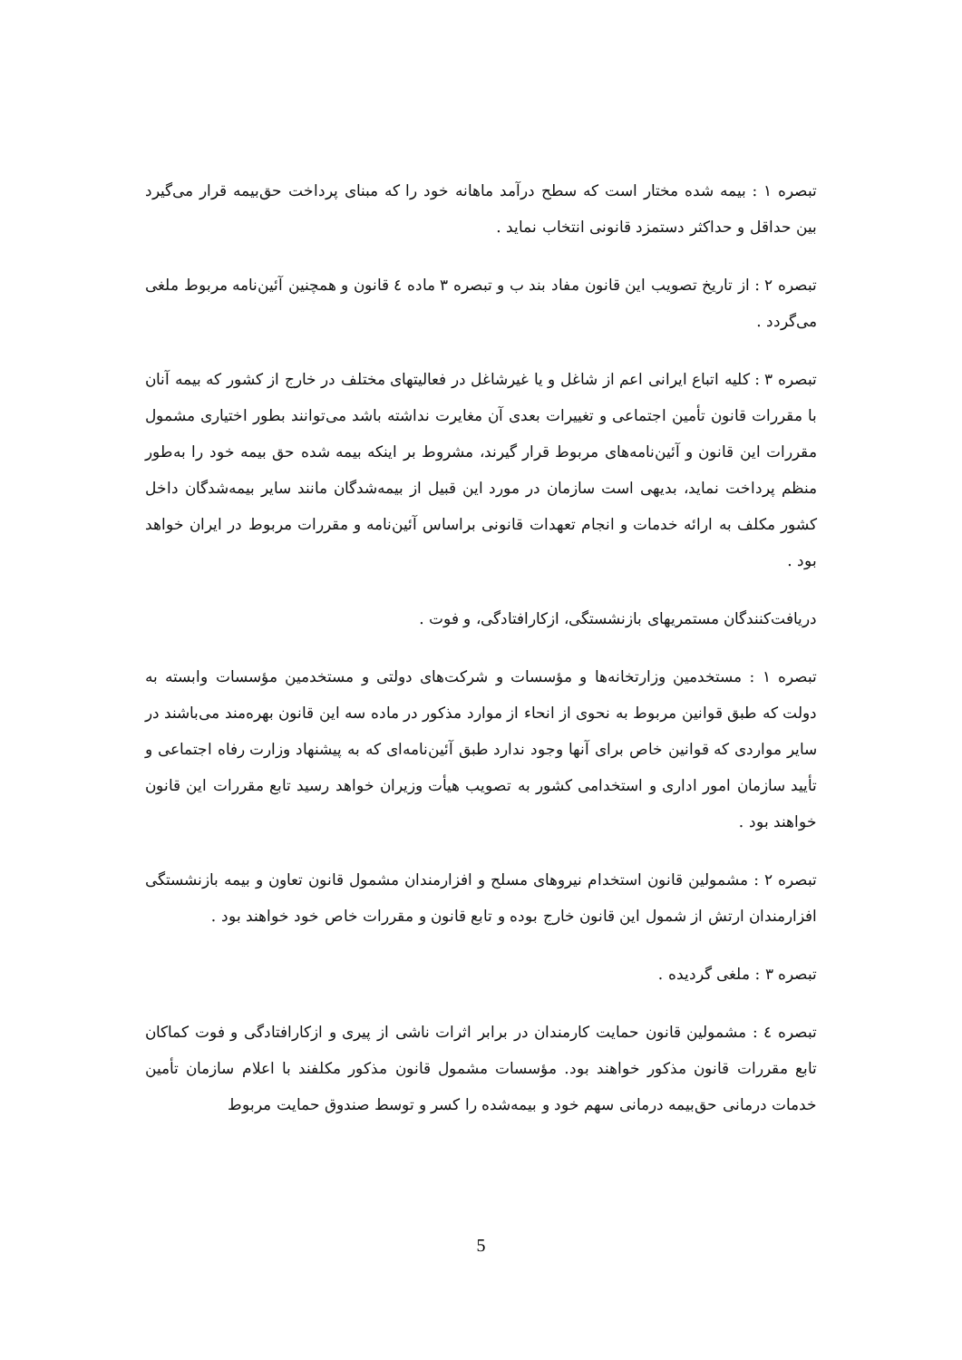تبصره ۱ : بیمه شده مختار است که سطح درآمد ماهانه خود را که مبنای پرداخت حق‌بیمه قرار می‌گیرد بین حداقل و حداکثر دستمزد قانونی انتخاب نماید .
تبصره ۲ : از تاریخ تصویب این قانون مفاد بند ب و تبصره ۳ ماده ٤ قانون و همچنین آئین‌نامه مربوط ملغی می‌گردد .
تبصره ۳ : کلیه اتباع ایرانی اعم از شاغل و یا غیرشاغل در فعالیتهای مختلف در خارج از کشور که بیمه آنان با مقررات قانون تأمین اجتماعی و تغییرات بعدی آن مغایرت نداشته باشد می‌توانند بطور اختیاری مشمول مقررات این قانون و آئین‌نامه‌های مربوط قرار گیرند، مشروط بر اینکه بیمه شده حق بیمه خود را به‌طور منظم پرداخت نماید، بدیهی است سازمان در مورد این قبیل از بیمه‌شدگان مانند سایر بیمه‌شدگان داخل کشور مکلف به ارائه خدمات و انجام تعهدات قانونی براساس آئین‌نامه و مقررات مربوط در ایران خواهد بود .
دریافت‌کنندگان مستمریهای بازنشستگی، ازکارافتادگی، و فوت .
تبصره ۱ : مستخدمین وزارتخانه‌ها و مؤسسات و شرکت‌های دولتی و مستخدمین مؤسسات وابسته به دولت که طبق قوانین مربوط به نحوی از انحاء از موارد مذکور در ماده سه این قانون بهره‌مند می‌باشند در سایر مواردی که قوانین خاص برای آنها وجود ندارد طبق آئین‌نامه‌ای که به پیشنهاد وزارت رفاه اجتماعی و تأیید سازمان امور اداری و استخدامی کشور به تصویب هیأت وزیران خواهد رسید تابع مقررات این قانون خواهند بود .
تبصره ۲ : مشمولین قانون استخدام نیروهای مسلح و افزارمندان مشمول قانون تعاون و بیمه بازنشستگی افزارمندان ارتش از شمول این قانون خارج بوده و تابع قانون و مقررات خاص خود خواهند بود .
تبصره ۳ : ملغی گردیده .
تبصره ٤ : مشمولین قانون حمایت کارمندان در برابر اثرات ناشی از پیری و ازکارافتادگی و فوت کماکان تابع مقررات قانون مذکور خواهند بود. مؤسسات مشمول قانون مذکور مکلفند با اعلام سازمان تأمین خدمات درمانی حق‌بیمه درمانی سهم خود و بیمه‌شده را کسر و توسط صندوق حمایت مربوط
5